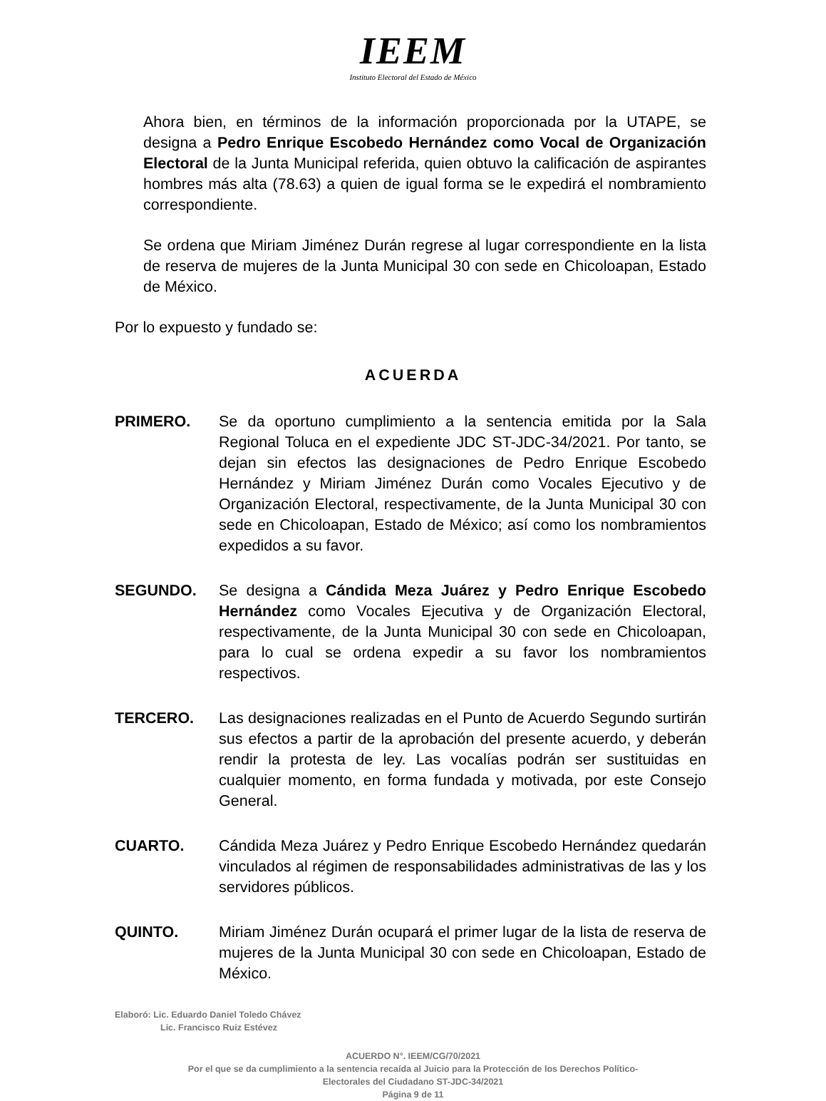IEEM
Instituto Electoral del Estado de México
Ahora bien, en términos de la información proporcionada por la UTAPE, se designa a Pedro Enrique Escobedo Hernández como Vocal de Organización Electoral de la Junta Municipal referida, quien obtuvo la calificación de aspirantes hombres más alta (78.63) a quien de igual forma se le expedirá el nombramiento correspondiente.
Se ordena que Miriam Jiménez Durán regrese al lugar correspondiente en la lista de reserva de mujeres de la Junta Municipal 30 con sede en Chicoloapan, Estado de México.
Por lo expuesto y fundado se:
ACUERDA
PRIMERO. Se da oportuno cumplimiento a la sentencia emitida por la Sala Regional Toluca en el expediente JDC ST-JDC-34/2021. Por tanto, se dejan sin efectos las designaciones de Pedro Enrique Escobedo Hernández y Miriam Jiménez Durán como Vocales Ejecutivo y de Organización Electoral, respectivamente, de la Junta Municipal 30 con sede en Chicoloapan, Estado de México; así como los nombramientos expedidos a su favor.
SEGUNDO. Se designa a Cándida Meza Juárez y Pedro Enrique Escobedo Hernández como Vocales Ejecutiva y de Organización Electoral, respectivamente, de la Junta Municipal 30 con sede en Chicoloapan, para lo cual se ordena expedir a su favor los nombramientos respectivos.
TERCERO. Las designaciones realizadas en el Punto de Acuerdo Segundo surtirán sus efectos a partir de la aprobación del presente acuerdo, y deberán rendir la protesta de ley. Las vocalías podrán ser sustituidas en cualquier momento, en forma fundada y motivada, por este Consejo General.
CUARTO. Cándida Meza Juárez y Pedro Enrique Escobedo Hernández quedarán vinculados al régimen de responsabilidades administrativas de las y los servidores públicos.
QUINTO. Miriam Jiménez Durán ocupará el primer lugar de la lista de reserva de mujeres de la Junta Municipal 30 con sede en Chicoloapan, Estado de México.
Elaboró: Lic. Eduardo Daniel Toledo Chávez
Lic. Francisco Ruiz Estévez
ACUERDO N°. IEEM/CG/70/2021
Por el que se da cumplimiento a la sentencia recaída al Juicio para la Protección de los Derechos Político-
Electorales del Ciudadano ST-JDC-34/2021
Página 9 de 11